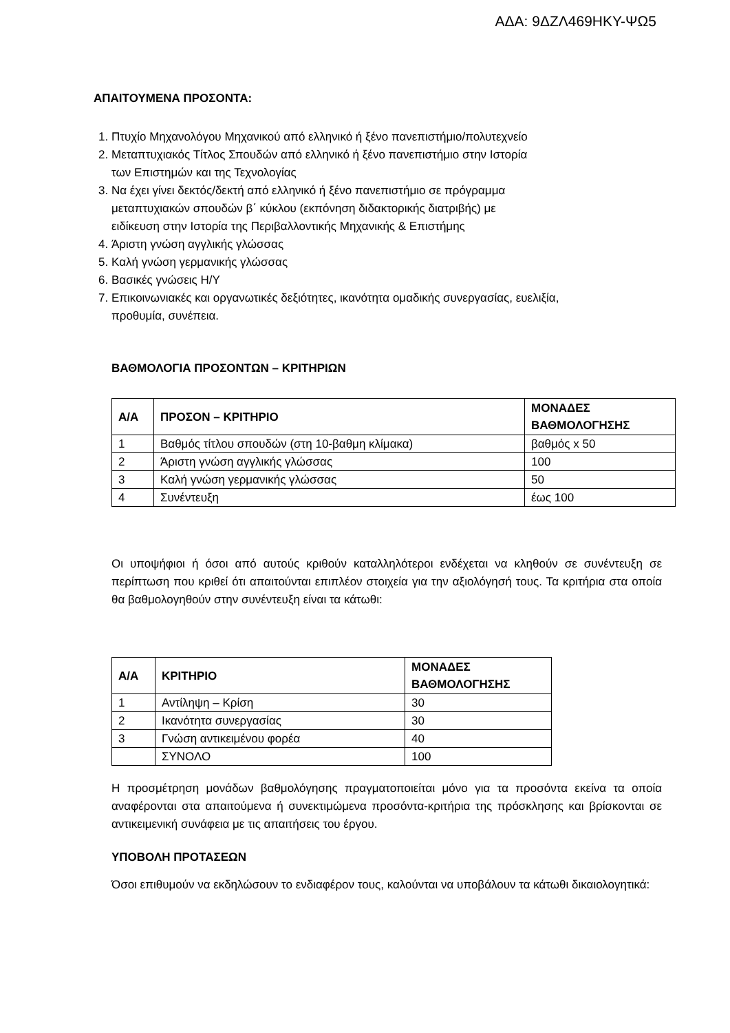ΑΔΑ: 9ΔΖΛ469ΗΚΥ-ΨΩ5
ΑΠΑΙΤΟΥΜΕΝΑ ΠΡΟΣΟΝΤΑ:
1. Πτυχίο Μηχανολόγου Μηχανικού από ελληνικό ή ξένο πανεπιστήμιο/πολυτεχνείο
2. Μεταπτυχιακός Τίτλος Σπουδών από ελληνικό ή ξένο πανεπιστήμιο στην Ιστορία
των Επιστημών και της Τεχνολογίας
3. Να έχει γίνει δεκτός/δεκτή από ελληνικό ή ξένο πανεπιστήμιο σε πρόγραμμα
μεταπτυχιακών σπουδών β΄ κύκλου (εκπόνηση διδακτορικής διατριβής) με
ειδίκευση στην Ιστορία της Περιβαλλοντικής Μηχανικής & Επιστήμης
4. Άριστη γνώση αγγλικής γλώσσας
5. Καλή γνώση γερμανικής γλώσσας
6. Βασικές γνώσεις Η/Υ
7. Επικοινωνιακές και οργανωτικές δεξιότητες, ικανότητα ομαδικής συνεργασίας, ευελιξία,
προθυμία, συνέπεια.
ΒΑΘΜΟΛΟΓΙΑ ΠΡΟΣΟΝΤΩΝ – ΚΡΙΤΗΡΙΩΝ
| Α/Α | ΠΡΟΣΟΝ – ΚΡΙΤΗΡΙΟ | ΜΟΝΑΔΕΣ ΒΑΘΜΟΛΟΓΗΣΗΣ |
| --- | --- | --- |
| 1 | Βαθμός τίτλου σπουδών (στη 10-βαθμη κλίμακα) | βαθμός x 50 |
| 2 | Άριστη γνώση αγγλικής γλώσσας | 100 |
| 3 | Καλή γνώση γερμανικής γλώσσας | 50 |
| 4 | Συνέντευξη | έως 100 |
Οι υποψήφιοι ή όσοι από αυτούς κριθούν καταλληλότεροι ενδέχεται να κληθούν σε συνέντευξη σε περίπτωση που κριθεί ότι απαιτούνται επιπλέον στοιχεία για την αξιολόγησή τους. Τα κριτήρια στα οποία θα βαθμολογηθούν στην συνέντευξη είναι τα κάτωθι:
| Α/Α | ΚΡΙΤΗΡΙΟ | ΜΟΝΑΔΕΣ ΒΑΘΜΟΛΟΓΗΣΗΣ |
| --- | --- | --- |
| 1 | Αντίληψη – Κρίση | 30 |
| 2 | Ικανότητα συνεργασίας | 30 |
| 3 | Γνώση αντικειμένου φορέα | 40 |
| | ΣΥΝΟΛΟ | 100 |
Η προσμέτρηση μονάδων βαθμολόγησης πραγματοποιείται μόνο για τα προσόντα εκείνα τα οποία αναφέρονται στα απαιτούμενα ή συνεκτιμώμενα προσόντα-κριτήρια της πρόσκλησης και βρίσκονται σε αντικειμενική συνάφεια με τις απαιτήσεις του έργου.
ΥΠΟΒΟΛΗ ΠΡΟΤΑΣΕΩΝ
Όσοι επιθυμούν να εκδηλώσουν το ενδιαφέρον τους, καλούνται να υποβάλουν τα κάτωθι δικαιολογητικά: